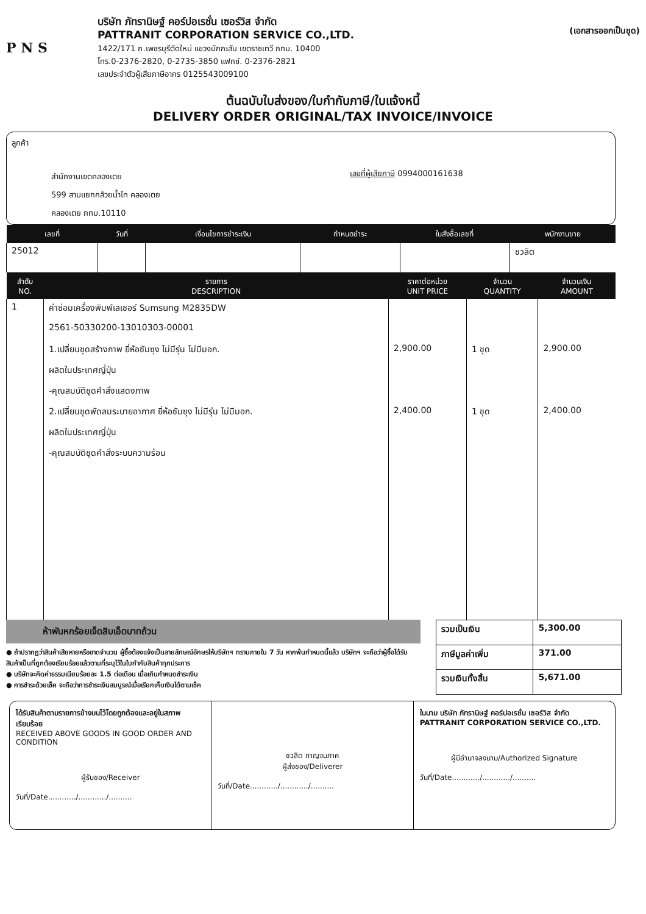P N S
บริษัท ภัทรานิษฐ์ คอร์ปอเรชั่น เซอร์วิส จำกัด
PATTRANIT CORPORATION SERVICE CO.,LTD.
1422/171 ถ.เพชรบุรีตัดใหม่ แขวงมักกะสัน เขตราชเทวี กทม. 10400
โทร.0-2376-2820, 0-2735-3850 แฟกซ์. 0-2376-2821
เลขประจำตัวผู้เสียภาษีอากร 0125543009100
(เอกสารออกเป็นชุด)
ต้นฉบับใบส่งของ/ใบกำกับภาษี/ใบแจ้งหนี้
DELIVERY ORDER ORIGINAL/TAX INVOICE/INVOICE
ลูกค้า
สำนักงานเขตคลองเตย
599 สามแยกกล้วยน้ำไท คลองเตย
คลองเตย กทม.10110
เลขที่ผู้เสียภาษี 0994000161638
| เลขที่ | วันที่ | เงื่อนไขการชำระเงิน | กำหนดชำระ | ใบสั่งซื้อเลขที่ | พนักงานขาย |
| --- | --- | --- | --- | --- | --- |
| 25012 | | | | | ชวลิต |
| ลำดับ NO. | รายการ DESCRIPTION | ราคาต่อหน่วย UNIT PRICE | จำนวน QUANTITY | จำนวนเงิน AMOUNT |
| --- | --- | --- | --- | --- |
| 1 | ค่าซ่อมเครื่องพิมพ์เลเซอร์ Sumsung M2835DW | | | |
| | 2561-50330200-13010303-00001 | | | |
| | 1.เปลี่ยนชุดสร้างภาพ ยี่ห้อซัมซุง ไม่มีรุ่น ไม่มีมอก. | 2,900.00 | 1 ชุด | 2,900.00 |
| | ผลิตในประเทศญี่ปุ่น | | | |
| | -คุณสมบัติชุดคำสั่งแสดงภาพ | | | |
| | 2.เปลี่ยนชุดพัดลมระบายอากาศ ยี่ห้อซัมซุง ไม่มีรุ่น ไม่มีมอก. | 2,400.00 | 1 ชุด | 2,400.00 |
| | ผลิตในประเทศญี่ปุ่น | | | |
| | -คุณสมบัติชุดคำสั่งระบบความร้อน | | | |
ห้าพันหกร้อยเจ็ดสิบเอ็ดบาทถ้วน
● ถ้าปรากฏว่าสินค้าเสียหายหรือขาดจำนวน ผู้ซื้อต้องแจ้งเป็นลายลักษณ์อักษรให้บริษัทฯ ทราบภายใน 7 วัน หากพ้นกำหนดนี้แล้ว บริษัทฯ จะถือว่าผู้ซื้อได้รับสินค้าเป็นที่ถูกต้องเรียบร้อยแล้วตามที่ระบุไว้ในใบกำกับสินค้าทุกประการ
● บริษัทจะคิดค่าธรรมเนียมร้อยละ 1.5 ต่อเดือน เมื่อเกินกำหนดชำระเงิน
● การชำระด้วยเช็ค จะถือว่าการชำระเงินสมบูรณ์เมื่อเรียกเก็บเงินได้ตามเช็ค
| รวมเป็นเงิน | 5,300.00 |
| ภาษีมูลค่าเพิ่ม | 371.00 |
| รวมเงินทั้งสิ้น | 5,671.00 |
ได้รับสินค้าตามรายการข้างบนไว้โดยถูกต้องและอยู่ในสภาพเรียบร้อย
RECEIVED ABOVE GOODS IN GOOD ORDER AND CONDITION
ผู้รับของ/Receiver
วันที่/Date............/............/..........
ชวลิต กาญจนภาค
ผู้ส่งของ/Deliverer
วันที่/Date............/............/..........
ในนาม บริษัท ภัทรานิษฐ์ คอร์ปอเรชั่น เซอร์วิส จำกัด
PATTRANIT CORPORATION SERVICE CO.,LTD.
ผู้มีอำนาจลงนาม/Authorized Signature
วันที่/Date............/............/..........